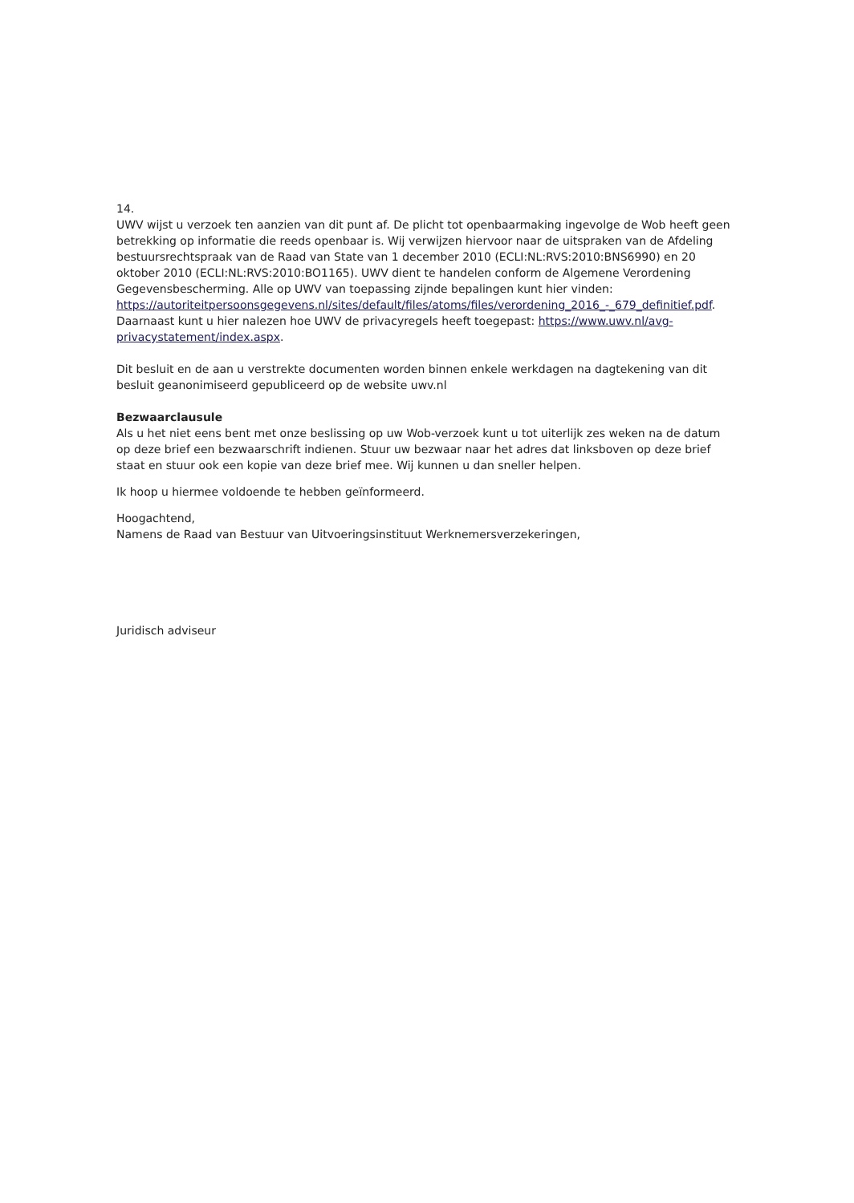14.
UWV wijst u verzoek ten aanzien van dit punt af. De plicht tot openbaarmaking ingevolge de Wob heeft geen betrekking op informatie die reeds openbaar is. Wij verwijzen hiervoor naar de uitspraken van de Afdeling bestuursrechtspraak van de Raad van State van 1 december 2010 (ECLI:NL:RVS:2010:BNS6990) en 20 oktober 2010 (ECLI:NL:RVS:2010:BO1165). UWV dient te handelen conform de Algemene Verordening Gegevensbescherming. Alle op UWV van toepassing zijnde bepalingen kunt hier vinden: https://autoriteitpersoonsgegevens.nl/sites/default/files/atoms/files/verordening_2016_-_679_definitief.pdf. Daarnaast kunt u hier nalezen hoe UWV de privacyregels heeft toegepast: https://www.uwv.nl/avg-privacystatement/index.aspx.
Dit besluit en de aan u verstrekte documenten worden binnen enkele werkdagen na dagtekening van dit besluit geanonimiseerd gepubliceerd op de website uwv.nl
Bezwaarclausule
Als u het niet eens bent met onze beslissing op uw Wob-verzoek kunt u tot uiterlijk zes weken na de datum op deze brief een bezwaarschrift indienen. Stuur uw bezwaar naar het adres dat linksboven op deze brief staat en stuur ook een kopie van deze brief mee. Wij kunnen u dan sneller helpen.
Ik hoop u hiermee voldoende te hebben geïnformeerd.
Hoogachtend,
Namens de Raad van Bestuur van Uitvoeringsinstituut Werknemersverzekeringen,
Juridisch adviseur